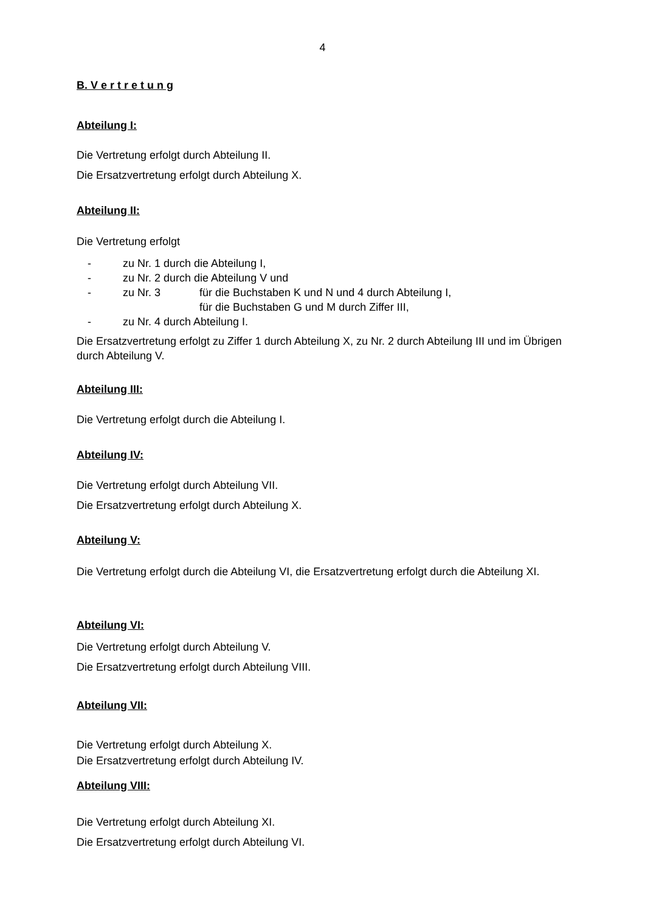4
B. V e r t r e t u n g
Abteilung I:
Die Vertretung erfolgt durch Abteilung II.
Die Ersatzvertretung erfolgt durch Abteilung X.
Abteilung II:
Die Vertretung erfolgt
- zu Nr. 1 durch die Abteilung I,
- zu Nr. 2 durch die Abteilung V und
- zu Nr. 3 für die Buchstaben K und N und 4 durch Abteilung I,
für die Buchstaben G und M durch Ziffer III,
- zu Nr. 4 durch Abteilung I.
Die Ersatzvertretung erfolgt zu Ziffer 1 durch Abteilung X, zu Nr. 2 durch Abteilung III und im Übrigen durch Abteilung V.
Abteilung III:
Die Vertretung erfolgt durch die Abteilung I.
Abteilung IV:
Die Vertretung erfolgt durch Abteilung VII.
Die Ersatzvertretung erfolgt durch Abteilung X.
Abteilung V:
Die Vertretung erfolgt durch die Abteilung VI, die Ersatzvertretung erfolgt durch die Abteilung XI.
Abteilung VI:
Die Vertretung erfolgt durch Abteilung V.
Die Ersatzvertretung erfolgt durch Abteilung VIII.
Abteilung VII:
Die Vertretung erfolgt durch Abteilung X.
Die Ersatzvertretung erfolgt durch Abteilung IV.
Abteilung VIII:
Die Vertretung erfolgt durch Abteilung XI.
Die Ersatzvertretung erfolgt durch Abteilung VI.